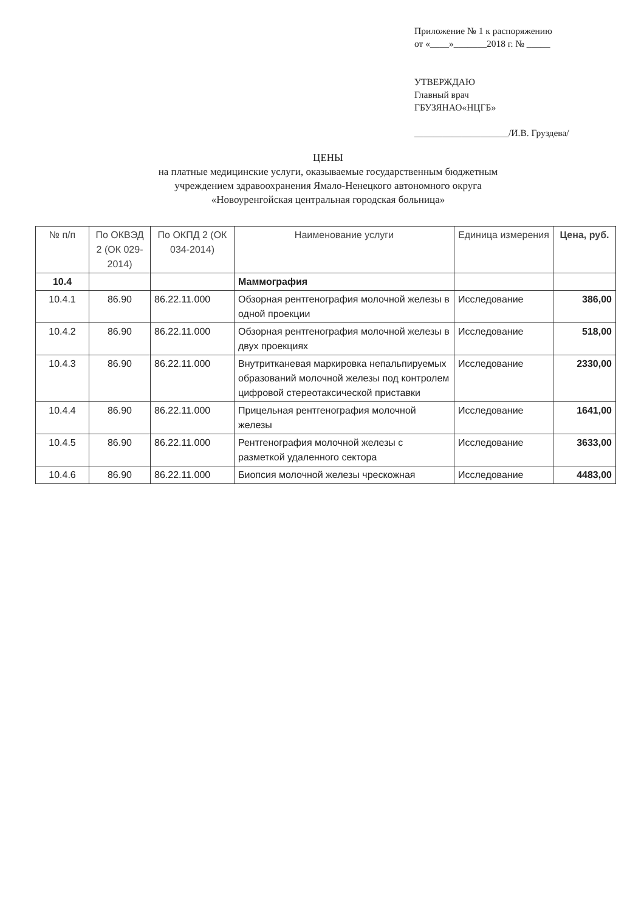Приложение № 1 к распоряжению
от «____»_______2018 г. № _____
УТВЕРЖДАЮ
Главный врач
ГБУЗЯНАО«НЦГБ»
____________________/И.В. Груздева/
ЦЕНЫ
на платные медицинские услуги, оказываемые государственным бюджетным
учреждением здравоохранения Ямало-Ненецкого автономного округа
«Новоуренгойская центральная городская больница»
| № п/п | По ОКВЭД 2 (ОК 029-2014) | По ОКПД 2 (ОК 034-2014) | Наименование услуги | Единица измерения | Цена, руб. |
| --- | --- | --- | --- | --- | --- |
| 10.4 | | | Маммография | | |
| 10.4.1 | 86.90 | 86.22.11.000 | Обзорная рентгенография молочной железы в одной проекции | Исследование | 386,00 |
| 10.4.2 | 86.90 | 86.22.11.000 | Обзорная рентгенография молочной железы в двух проекциях | Исследование | 518,00 |
| 10.4.3 | 86.90 | 86.22.11.000 | Внутритканевая маркировка непальпируемых образований молочной железы под контролем цифровой стереотаксической приставки | Исследование | 2330,00 |
| 10.4.4 | 86.90 | 86.22.11.000 | Прицельная рентгенография молочной железы | Исследование | 1641,00 |
| 10.4.5 | 86.90 | 86.22.11.000 | Рентгенография молочной железы с разметкой удаленного сектора | Исследование | 3633,00 |
| 10.4.6 | 86.90 | 86.22.11.000 | Биопсия молочной железы чрескожная | Исследование | 4483,00 |